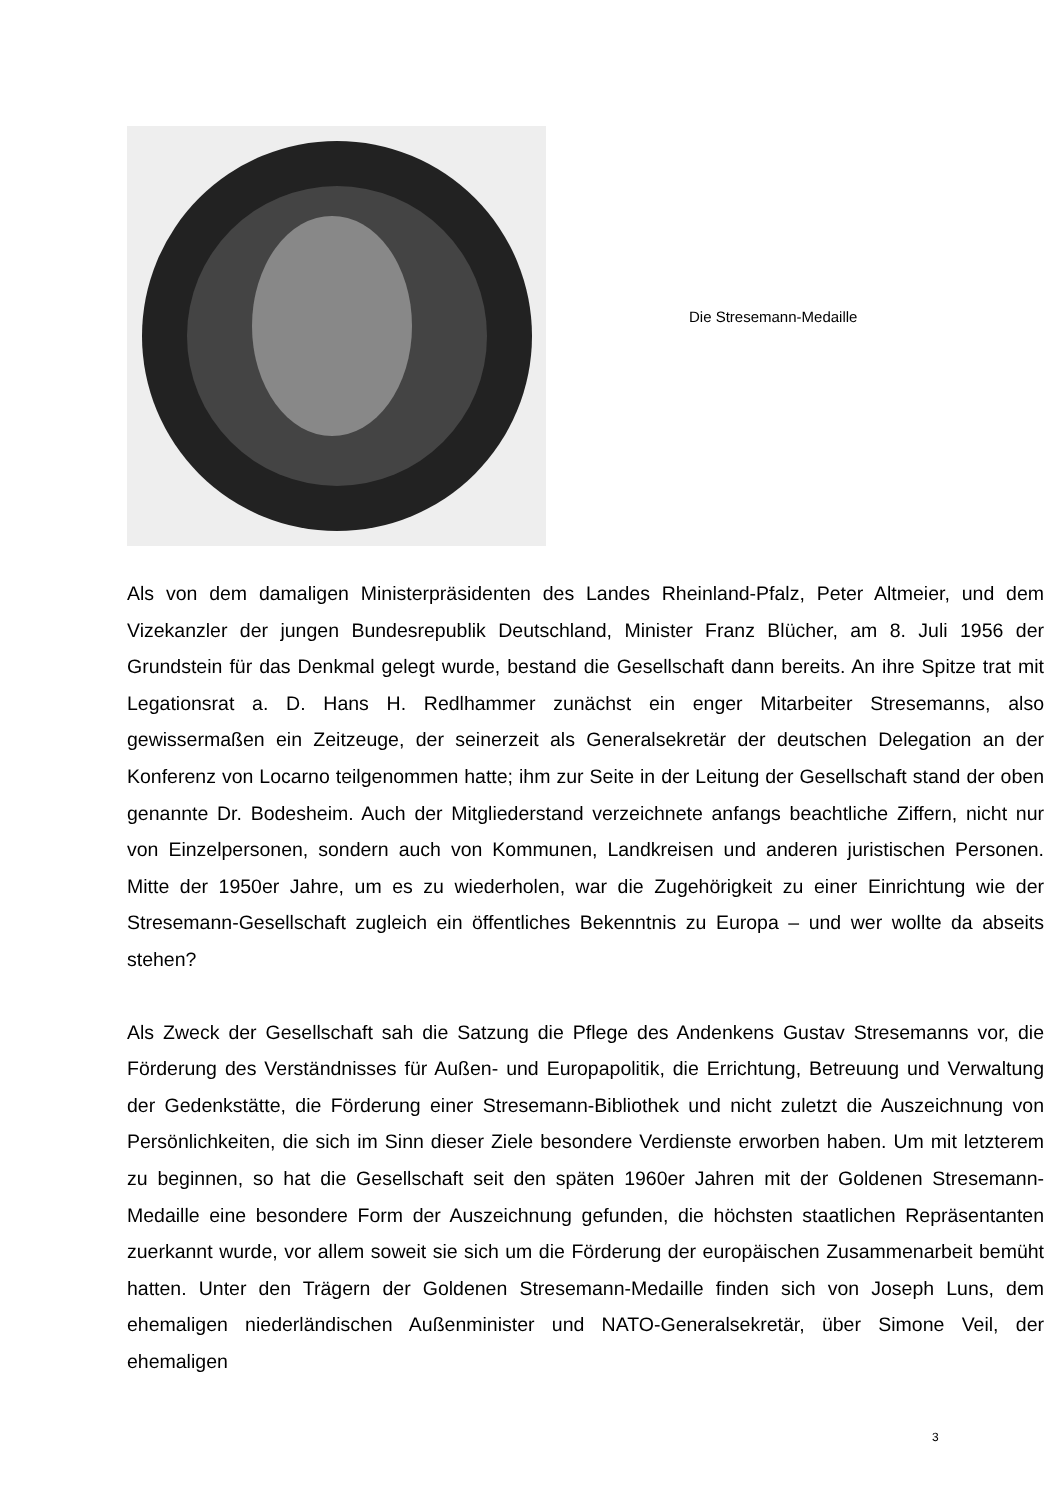Die Stresemann-Medaille
Als von dem damaligen Ministerpräsidenten des Landes Rheinland-Pfalz, Peter Altmeier, und dem Vizekanzler der jungen Bundesrepublik Deutschland, Minister Franz Blücher, am 8. Juli 1956 der Grundstein für das Denkmal gelegt wurde, bestand die Gesellschaft dann bereits. An ihre Spitze trat mit Legationsrat a. D. Hans H. Redlhammer zunächst ein enger Mitarbeiter Stresemanns, also gewissermaßen ein Zeitzeuge, der seinerzeit als Generalsekretär der deutschen Delegation an der Konferenz von Locarno teilgenommen hatte; ihm zur Seite in der Leitung der Gesellschaft stand der oben genannte Dr. Bodesheim. Auch der Mitgliederstand verzeichnete anfangs beachtliche Ziffern, nicht nur von Einzelpersonen, sondern auch von Kommunen, Landkreisen und anderen juristischen Personen. Mitte der 1950er Jahre, um es zu wiederholen, war die Zugehörigkeit zu einer Einrichtung wie der Stresemann-Gesellschaft zugleich ein öffentliches Bekenntnis zu Europa – und wer wollte da abseits stehen?
Als Zweck der Gesellschaft sah die Satzung die Pflege des Andenkens Gustav Stresemanns vor, die Förderung des Verständnisses für Außen- und Europapolitik, die Errichtung, Betreuung und Verwaltung der Gedenkstätte, die Förderung einer Stresemann-Bibliothek und nicht zuletzt die Auszeichnung von Persönlichkeiten, die sich im Sinn dieser Ziele besondere Verdienste erworben haben. Um mit letzterem zu beginnen, so hat die Gesellschaft seit den späten 1960er Jahren mit der Goldenen Stresemann-Medaille eine besondere Form der Auszeichnung gefunden, die höchsten staatlichen Repräsentanten zuerkannt wurde, vor allem soweit sie sich um die Förderung der europäischen Zusammenarbeit bemüht hatten. Unter den Trägern der Goldenen Stresemann-Medaille finden sich von Joseph Luns, dem ehemaligen niederländischen Außenminister und NATO-Generalsekretär, über Simone Veil, der ehemaligen
3